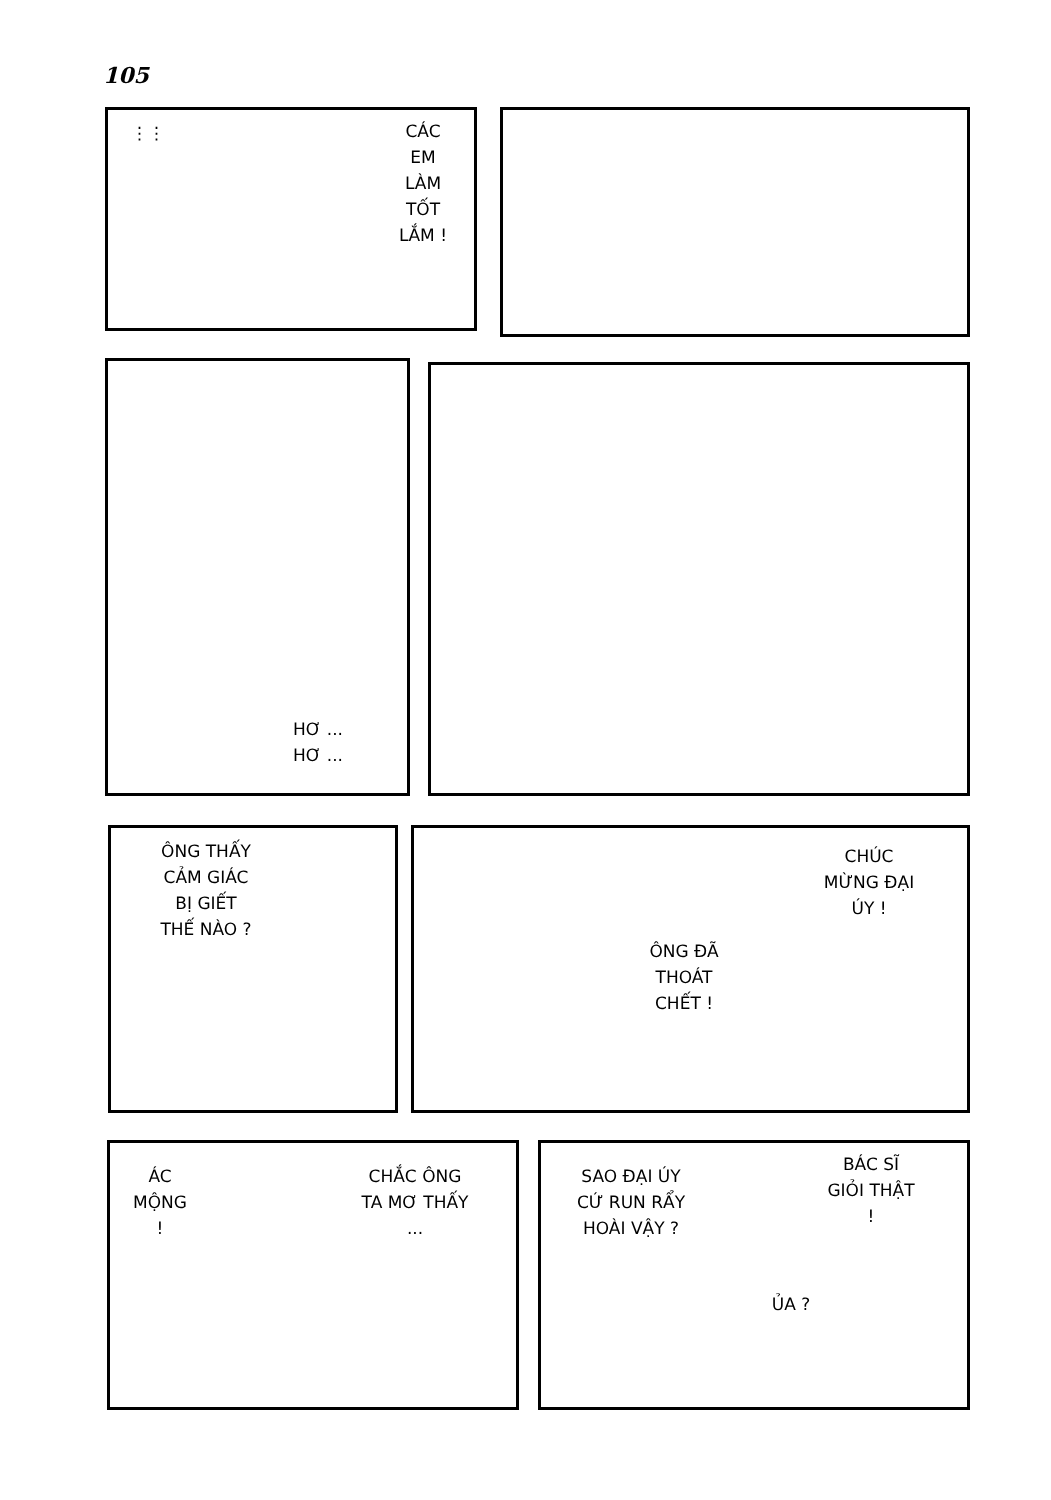105
CÁC
EM
LÀM
TỐT
LẮM !
⋮⋮
HƠ ...
HƠ ...
ÔNG THẤY
CẢM GIÁC
BỊ GIẾT
THẾ NÀO ?
CHÚC
MỪNG ĐẠI
ÚY !
ÔNG ĐÃ
THOÁT
CHẾT !
ÁC
MỘNG
!
CHẮC ÔNG
TA MƠ THẤY
...
SAO ĐẠI ÚY
CỨ RUN RẨY
HOÀI VẬY ?
BÁC SĨ
GIỎI THẬT
!
ỦA ?